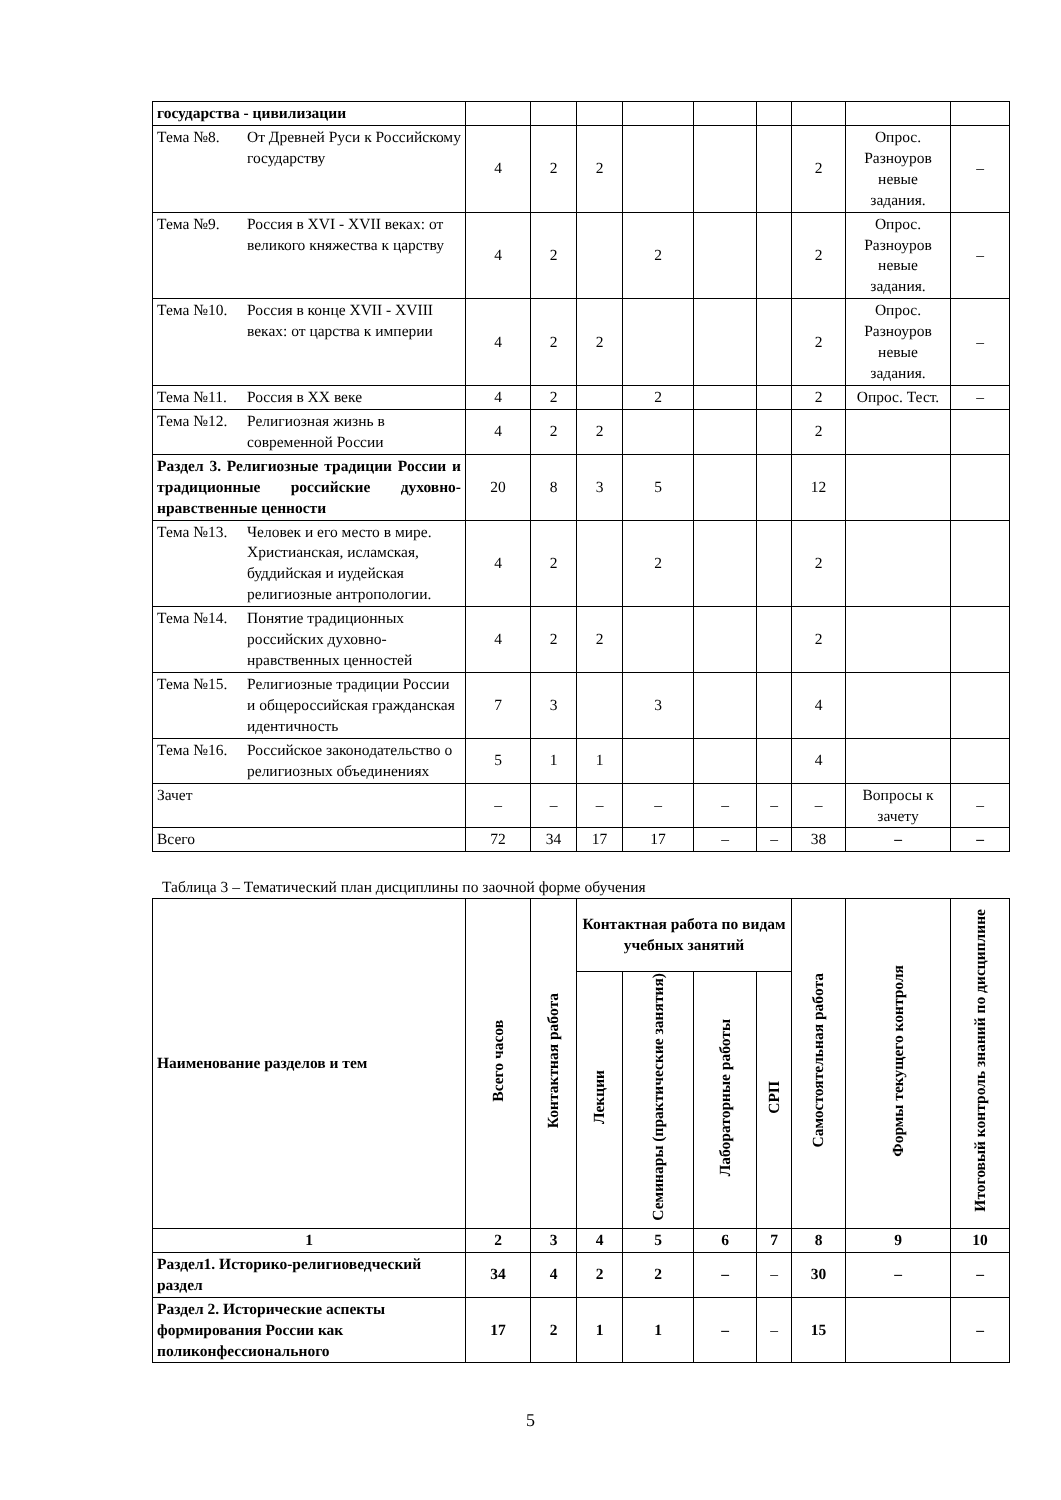| государства - цивилизации | | | | | | | | | |
| Тема №8. От Древней Руси к Российскому государству | 4 | 2 | 2 | | | | 2 | Опрос. Разноуров невые задания. | – |
| Тема №9. Россия в XVI - XVII веках: от великого княжества к царству | 4 | 2 | | 2 | | | 2 | Опрос. Разноуров невые задания. | – |
| Тема №10. Россия в конце XVII - XVIII веках: от царства к империи | 4 | 2 | 2 | | | | 2 | Опрос. Разноуров невые задания. | – |
| Тема №11. Россия в XX веке | 4 | 2 | | 2 | | | 2 | Опрос. Тест. | – |
| Тема №12. Религиозная жизнь в современной России | 4 | 2 | 2 | | | | 2 | | |
| Раздел 3. Религиозные традиции России и традиционные российские духовно-нравственные ценности | 20 | 8 | 3 | 5 | | | 12 | | |
| Тема №13. Человек и его место в мире. Христианская, исламская, буддийская и иудейская религиозные антропологии. | 4 | 2 | | 2 | | | 2 | | |
| Тема №14. Понятие традиционных российских духовно-нравственных ценностей | 4 | 2 | 2 | | | | 2 | | |
| Тема №15. Религиозные традиции России и общероссийская гражданская идентичность | 7 | 3 | | 3 | | | 4 | | |
| Тема №16. Российское законодательство о религиозных объединениях | 5 | 1 | 1 | | | | 4 | | |
| Зачет | – | – | – | – | – | – | – | Вопросы к зачету | – |
| Всего | 72 | 34 | 17 | 17 | – | – | 38 | – | – |
Таблица 3 – Тематический план дисциплины по заочной форме обучения
| Наименование разделов и тем | Всего часов | Контактная работа | Контактная работа по видам учебных занятий | | | | Самостоятельная работа | Формы текущего контроля | Итоговый контроль знаний по дисциплине |
| --- | --- | --- | --- | --- | --- | --- | --- | --- | --- |
| | | | Лекции | Семинары (практические занятия) | Лабораторные работы | СРП | | | |
| 1 | 2 | 3 | 4 | 5 | 6 | 7 | 8 | 9 | 10 |
| Раздел1. Историко-религиоведческий раздел | 34 | 4 | 2 | 2 | – | – | 30 | – | – |
| Раздел 2. Исторические аспекты формирования России как поликонфессионального | 17 | 2 | 1 | 1 | – | – | 15 | | – |
5